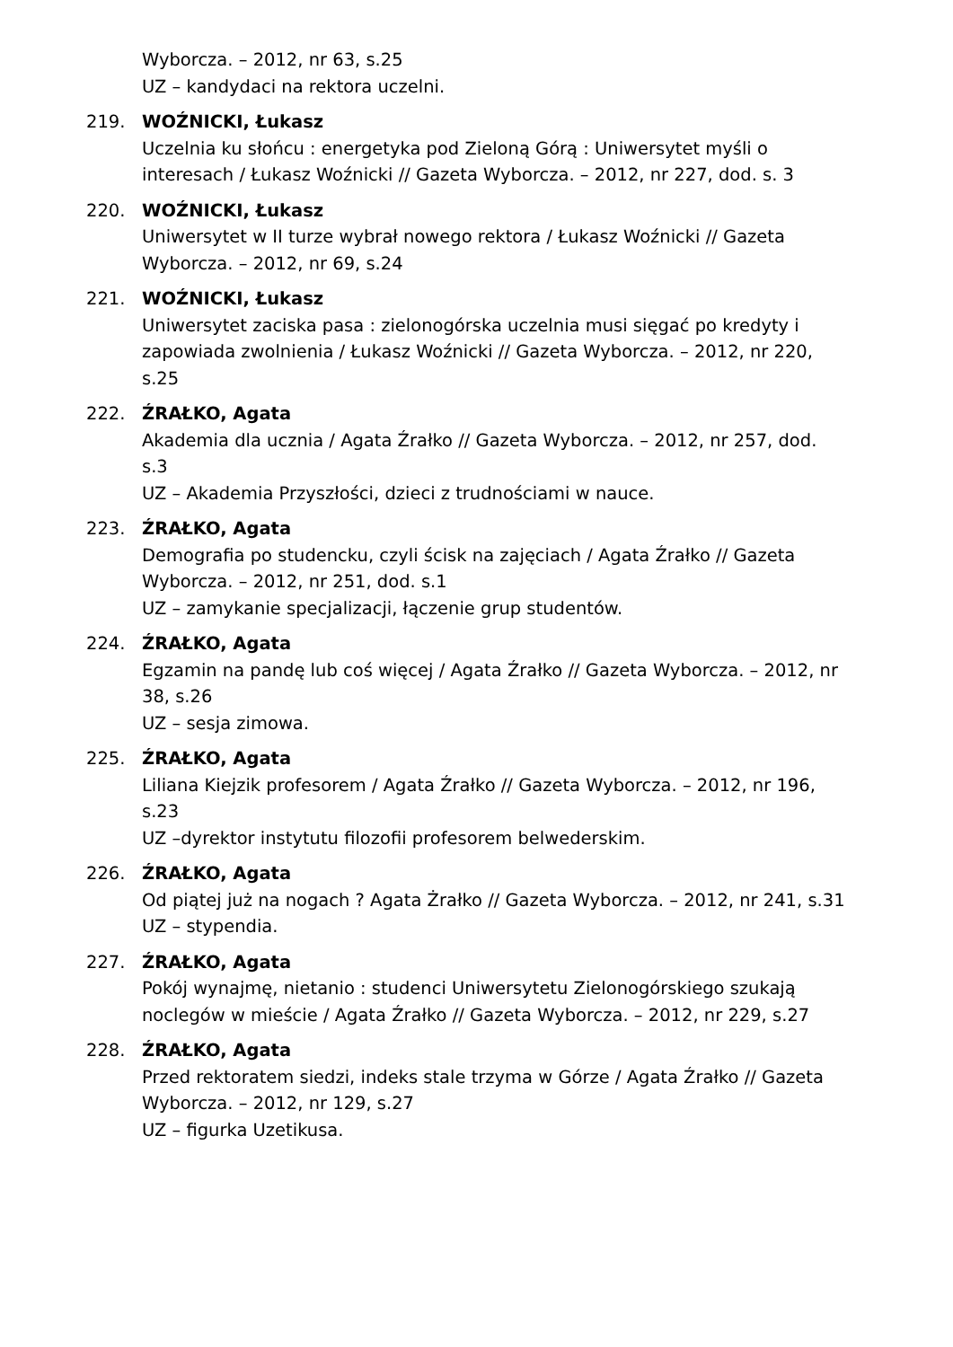Wyborcza. – 2012, nr 63, s.25
UZ – kandydaci na rektora uczelni.
219. WOŹNICKI, Łukasz
Uczelnia ku słońcu : energetyka pod Zieloną Górą : Uniwersytet myśli o interesach / Łukasz Woźnicki // Gazeta Wyborcza. – 2012, nr 227, dod. s. 3
220. WOŹNICKI, Łukasz
Uniwersytet w II turze wybrał nowego rektora / Łukasz Woźnicki // Gazeta Wyborcza. – 2012, nr 69, s.24
221. WOŹNICKI, Łukasz
Uniwersytet zaciska pasa : zielonogórska uczelnia musi sięgać po kredyty i zapowiada zwolnienia / Łukasz Woźnicki // Gazeta Wyborcza. – 2012, nr 220, s.25
222. ŹRAŁKO, Agata
Akademia dla ucznia / Agata Źrałko // Gazeta Wyborcza. – 2012, nr 257, dod. s.3
UZ – Akademia Przyszłości, dzieci z trudnościami w nauce.
223. ŹRAŁKO, Agata
Demografia po studencku, czyli ścisk na zajęciach / Agata Źrałko // Gazeta Wyborcza. – 2012, nr 251, dod. s.1
UZ – zamykanie specjalizacji, łączenie grup studentów.
224. ŹRAŁKO, Agata
Egzamin na pandę lub coś więcej / Agata Źrałko // Gazeta Wyborcza. – 2012, nr 38, s.26
UZ – sesja zimowa.
225. ŹRAŁKO, Agata
Liliana Kiejzik profesorem / Agata Źrałko // Gazeta Wyborcza. – 2012, nr 196, s.23
UZ –dyrektor instytutu filozofii profesorem belwederskim.
226. ŹRAŁKO, Agata
Od piątej już na nogach ? Agata Żrałko // Gazeta Wyborcza. – 2012, nr 241, s.31
UZ – stypendia.
227. ŹRAŁKO, Agata
Pokój wynajmę, nietanio : studenci Uniwersytetu Zielonogórskiego szukają noclegów w mieście / Agata Źrałko // Gazeta Wyborcza. – 2012, nr 229, s.27
228. ŹRAŁKO, Agata
Przed rektoratem siedzi, indeks stale trzyma w Górze / Agata Źrałko // Gazeta Wyborcza. – 2012, nr 129, s.27
UZ – figurka Uzetikusa.